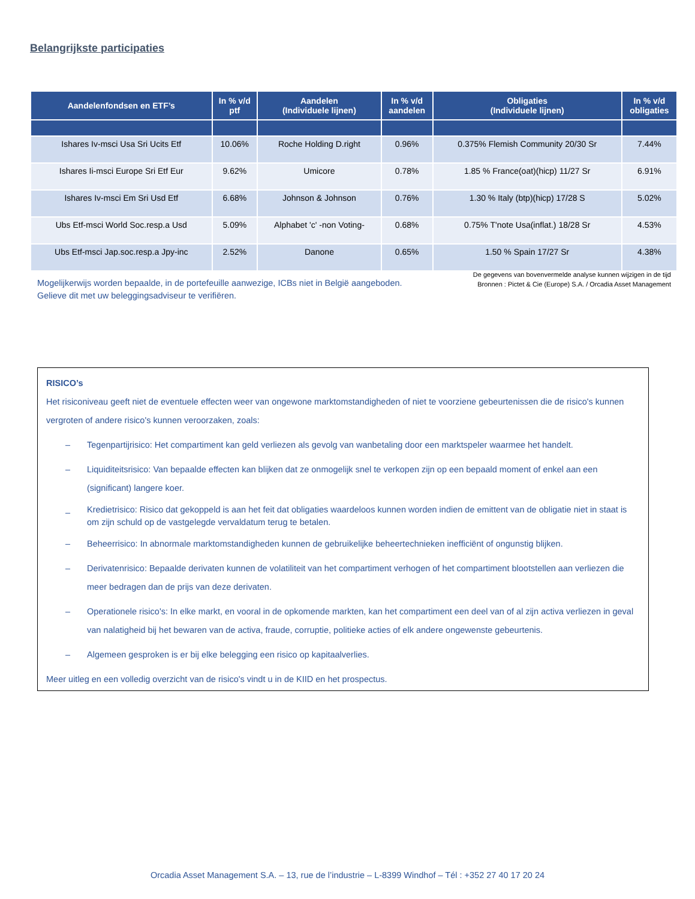Belangrijkste participaties
| Aandelenfondsen en ETF’s | In % v/d ptf | Aandelen (Individuele lijnen) | In % v/d aandelen | Obligaties (Individuele lijnen) | In % v/d obligaties |
| --- | --- | --- | --- | --- | --- |
| Ishares Iv-msci Usa Sri Ucits Etf | 10.06% | Roche Holding D.right | 0.96% | 0.375% Flemish Community 20/30 Sr | 7.44% |
| Ishares Ii-msci Europe Sri Etf Eur | 9.62% | Umicore | 0.78% | 1.85 % France(oat)(hicp) 11/27 Sr | 6.91% |
| Ishares Iv-msci Em Sri Usd Etf | 6.68% | Johnson & Johnson | 0.76% | 1.30 % Italy (btp)(hicp) 17/28 S | 5.02% |
| Ubs Etf-msci World Soc.resp.a Usd | 5.09% | Alphabet 'c' -non Voting- | 0.68% | 0.75% T'note Usa(inflat.) 18/28 Sr | 4.53% |
| Ubs Etf-msci Jap.soc.resp.a Jpy-inc | 2.52% | Danone | 0.65% | 1.50 % Spain 17/27 Sr | 4.38% |
Mogelijkerwijs worden bepaalde, in de portefeuille aanwezige, ICBs niet in België aangeboden.
Gelieve dit met uw beleggingsadviseur te verifiëren.
De gegevens van bovenvermelde analyse kunnen wijzigen in de tijd
Bronnen : Pictet & Cie (Europe) S.A. / Orcadia Asset Management
RISICO’s
Het risiconiveau geeft niet de eventuele effecten weer van ongewone marktomstandigheden of niet te voorziene gebeurtenissen die de risico's kunnen vergroten of andere risico's kunnen veroorzaken, zoals:
– Tegenpartijrisico: Het compartiment kan geld verliezen als gevolg van wanbetaling door een marktspeler waarmee het handelt.
– Liquiditeitsrisico: Van bepaalde effecten kan blijken dat ze onmogelijk snel te verkopen zijn op een bepaald moment of enkel aan een (significant) langere koer.
– Kredietrisico: Risico dat gekoppeld is aan het feit dat obligaties waardeloos kunnen worden indien de emittent van de obligatie niet in staat is om zijn schuld op de vastgelegde vervaldatum terug te betalen.
– Beheerrisico: In abnormale marktomstandigheden kunnen de gebruikelijke beheertechnieken inefficiënt of ongunstig blijken.
– Derivatenrisico: Bepaalde derivaten kunnen de volatiliteit van het compartiment verhogen of het compartiment blootstellen aan verliezen die meer bedragen dan de prijs van deze derivaten.
– Operationele risico's: In elke markt, en vooral in de opkomende markten, kan het compartiment een deel van of al zijn activa verliezen in geval van nalatigheid bij het bewaren van de activa, fraude, corruptie, politieke acties of elk andere ongewenste gebeurtenis.
– Algemeen gesproken is er bij elke belegging een risico op kapitaalverlies.
Meer uitleg en een volledig overzicht van de risico's vindt u in de KIID en het prospectus.
Orcadia Asset Management S.A. – 13, rue de l’industrie – L-8399 Windhof – Tél : +352 27 40 17 20 24